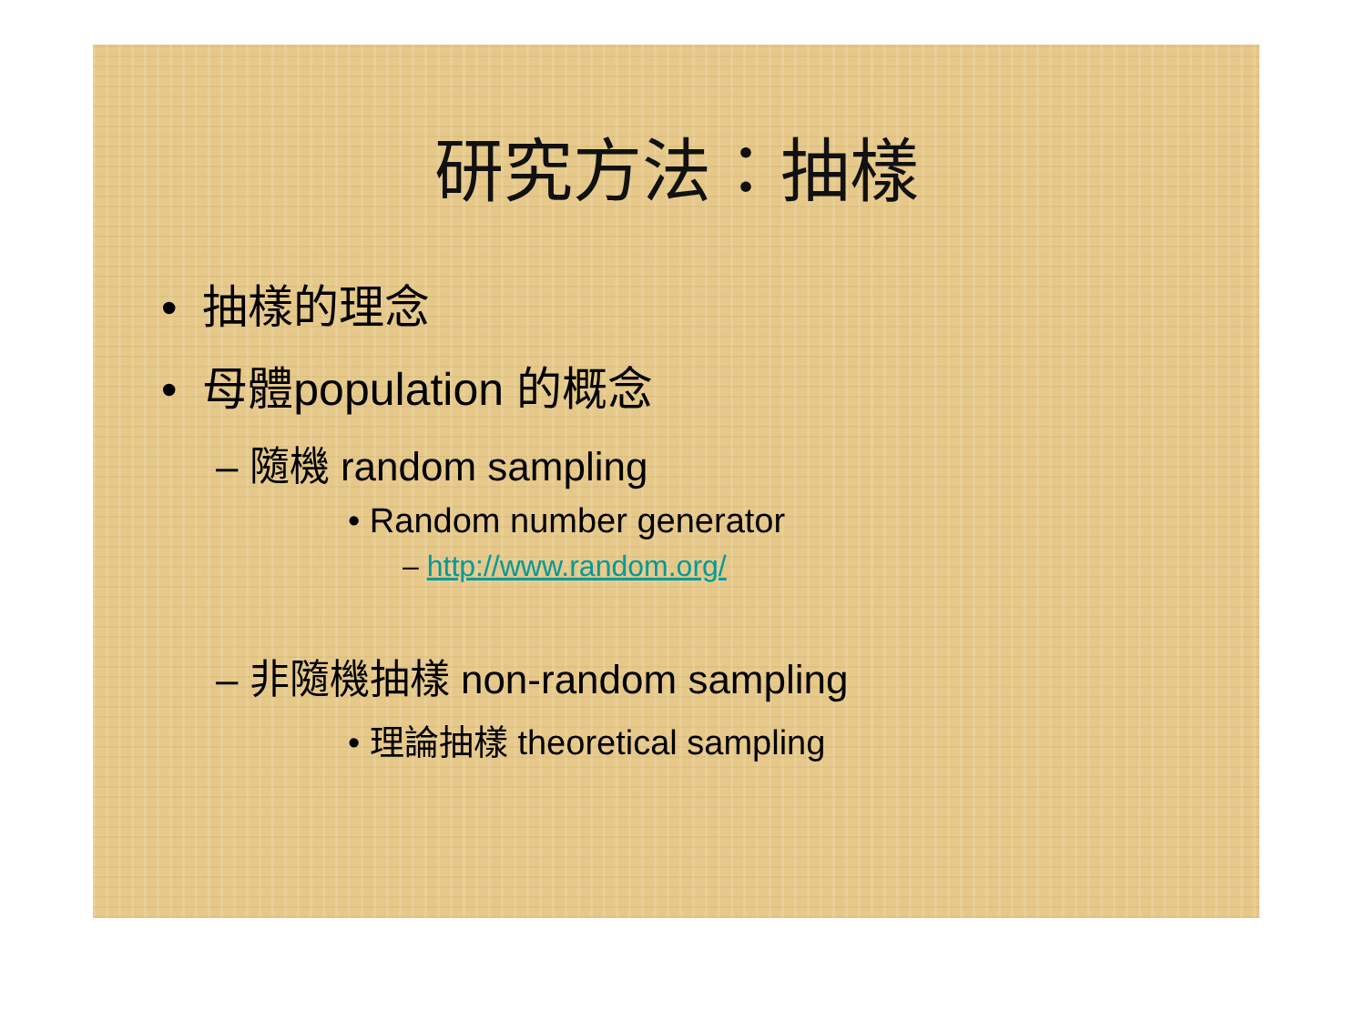研究方法：抽樣
• 抽樣的理念
• 母體population 的概念
– 隨機 random sampling
• Random number generator
– http://www.random.org/
– 非隨機抽樣 non-random sampling
• 理論抽樣 theoretical sampling